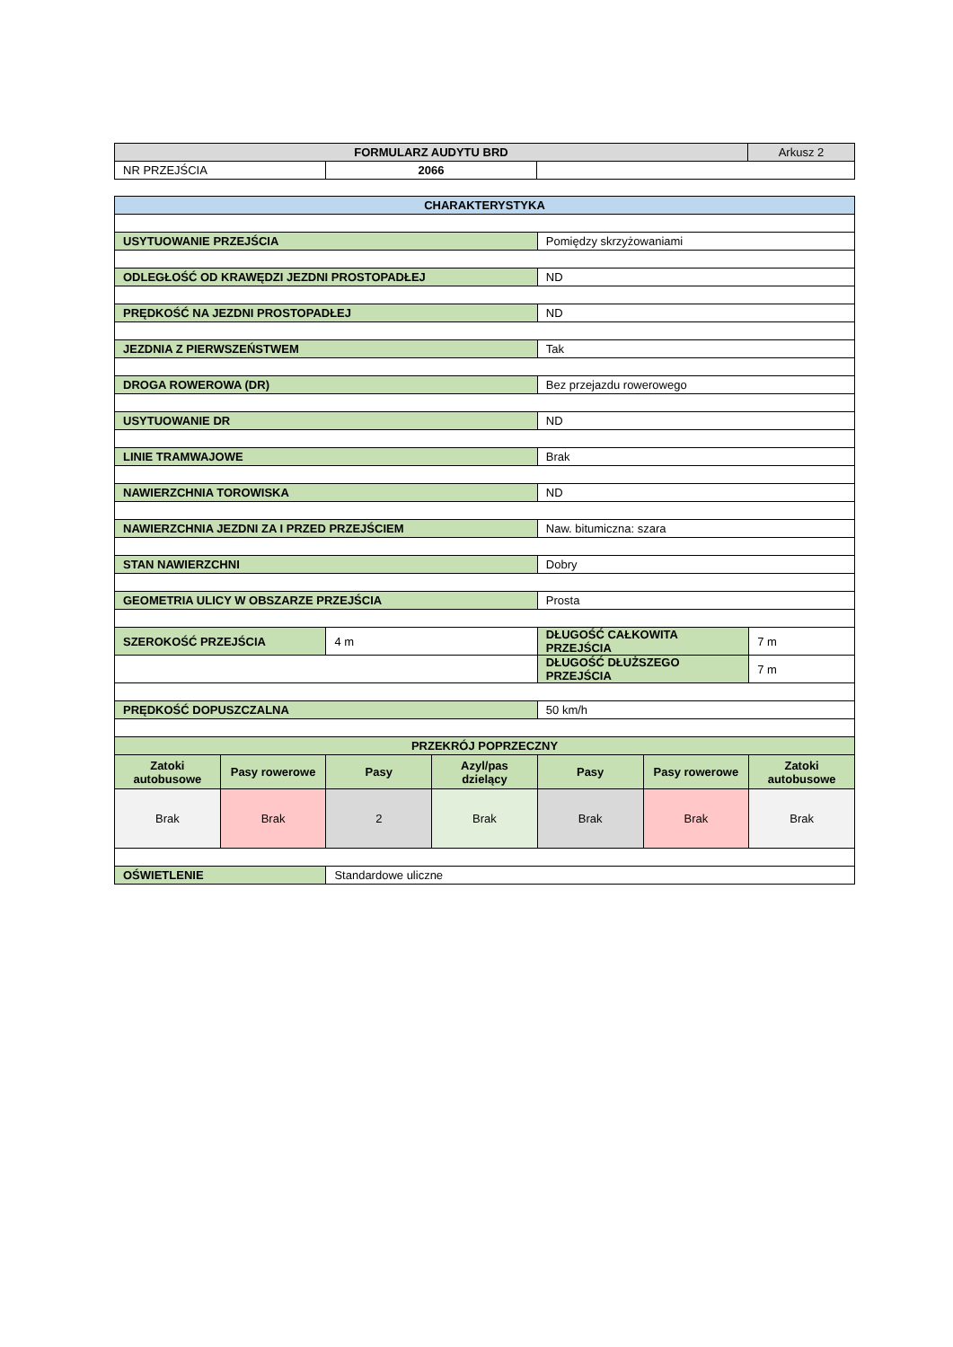| FORMULARZ AUDYTU BRD | | | Arkusz 2 |
| NR PRZEJŚCIA | 2066 | | |
| CHARAKTERYSTYKA | | | | | | |
| USYTUOWANIE PRZEJŚCIA | | | | Pomiędzy skrzyżowaniami | | |
| ODLEGŁOŚĆ OD KRAWĘDZI JEZDNI PROSTOPADŁEJ | | | | ND | | |
| PRĘDKOŚĆ NA JEZDNI PROSTOPADŁEJ | | | | ND | | |
| JEZDNIA Z PIERWSZEŃSTWEM | | | | Tak | | |
| DROGA ROWEROWA (DR) | | | | Bez przejazdu rowerowego | | |
| USYTUOWANIE DR | | | | ND | | |
| LINIE TRAMWAJOWE | | | | Brak | | |
| NAWIERZCHNIA TOROWISKA | | | | ND | | |
| NAWIERZCHNIA JEZDNI ZA I PRZED PRZEJŚCIEM | | | | Naw. bitumiczna: szara | | |
| STAN NAWIERZCHNI | | | | Dobry | | |
| GEOMETRIA ULICY W OBSZARZE PRZEJŚCIA | | | | Prosta | | |
| SZEROKOŚĆ PRZEJŚCIA | | 4 m | | DŁUGOŚĆ CAŁKOWITA PRZEJŚCIA | | 7 m |
| | | | | DŁUGOŚĆ DŁUŻSZEGO PRZEJŚCIA | | 7 m |
| PRĘDKOŚĆ DOPUSZCZALNA | | | | 50 km/h | | |
| PRZEKRÓJ POPRZECZNY | | | | | | |
| Zatoki autobusowe | Pasy rowerowe | Pasy | Azyl/pas dzielący | Pasy | Pasy rowerowe | Zatoki autobusowe |
| Brak | Brak | 2 | Brak | Brak | Brak | Brak |
| OŚWIETLENIE | | Standardowe uliczne | | | | |